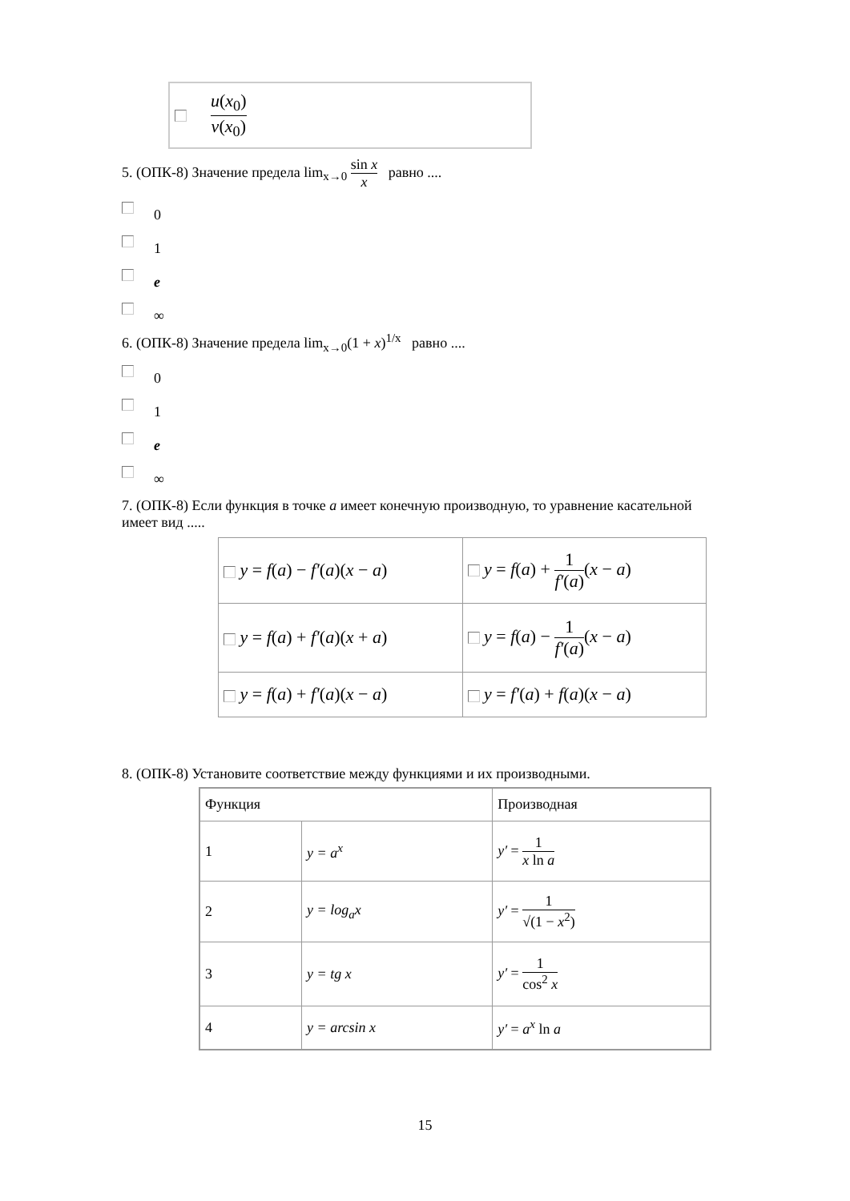u(x<sub>0</sub>) v(x<sub>0</sub>)
5. (ОПК-8) Значение предела lim<sub>x→0</sub> sin x x равно ....
0
1
e
∞
6. (ОПК-8) Значение предела lim<sub>x→0</sub>(1 + x)<sup>1/x</sup> равно ....
0
1
e
∞
7. (ОПК-8) Если функция в точке a имеет конечную производную, то уравнение касательной имеет вид .....
| y = f ( a ) − f′ ( a )( x − a ) | y = f ( a ) + 1 f′ ( a ) ( x − a ) |
| y = f ( a ) + f′ ( a )( x + a ) | y = f ( a ) − 1 f′ ( a ) ( x − a ) |
| y = f ( a ) + f′ ( a )( x − a ) | y = f′ ( a ) + f ( a )( x − a ) |
8. (ОПК-8) Установите соответствие между функциями и их производными.
| Функция | | Производная |
| 1 | y = a<sup>x</sup> | y′ = 1 x ln a |
| 2 | y = log<sub>a</sub>x | y′ = 1 √(1 − x<sup>2</sup>) |
| 3 | y = tg x | y′ = 1 cos<sup>2</sup> x |
| 4 | y = arcsin x | y′ = a<sup>x</sup> ln a |
15